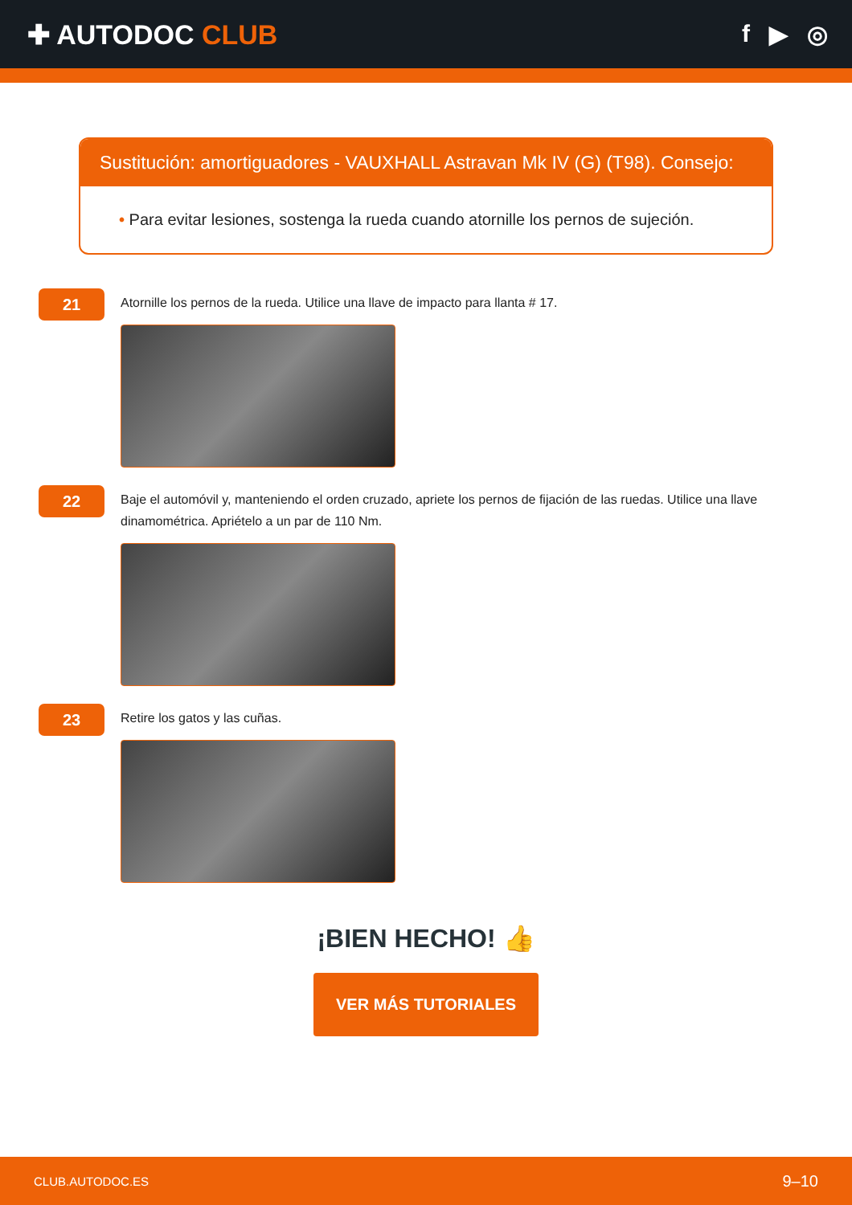✚ AUTODOC CLUB f ▶ ◎
Sustitución: amortiguadores - VAUXHALL Astravan Mk IV (G) (T98). Consejo:
• Para evitar lesiones, sostenga la rueda cuando atornille los pernos de sujeción.
21
Atornille los pernos de la rueda. Utilice una llave de impacto para llanta # 17.
22
Baje el automóvil y, manteniendo el orden cruzado, apriete los pernos de fijación de las ruedas. Utilice una llave dinamométrica. Apriételo a un par de 110 Nm.
23
Retire los gatos y las cuñas.
¡BIEN HECHO! 👍
VER MÁS TUTORIALES
CLUB.AUTODOC.ES 9–10